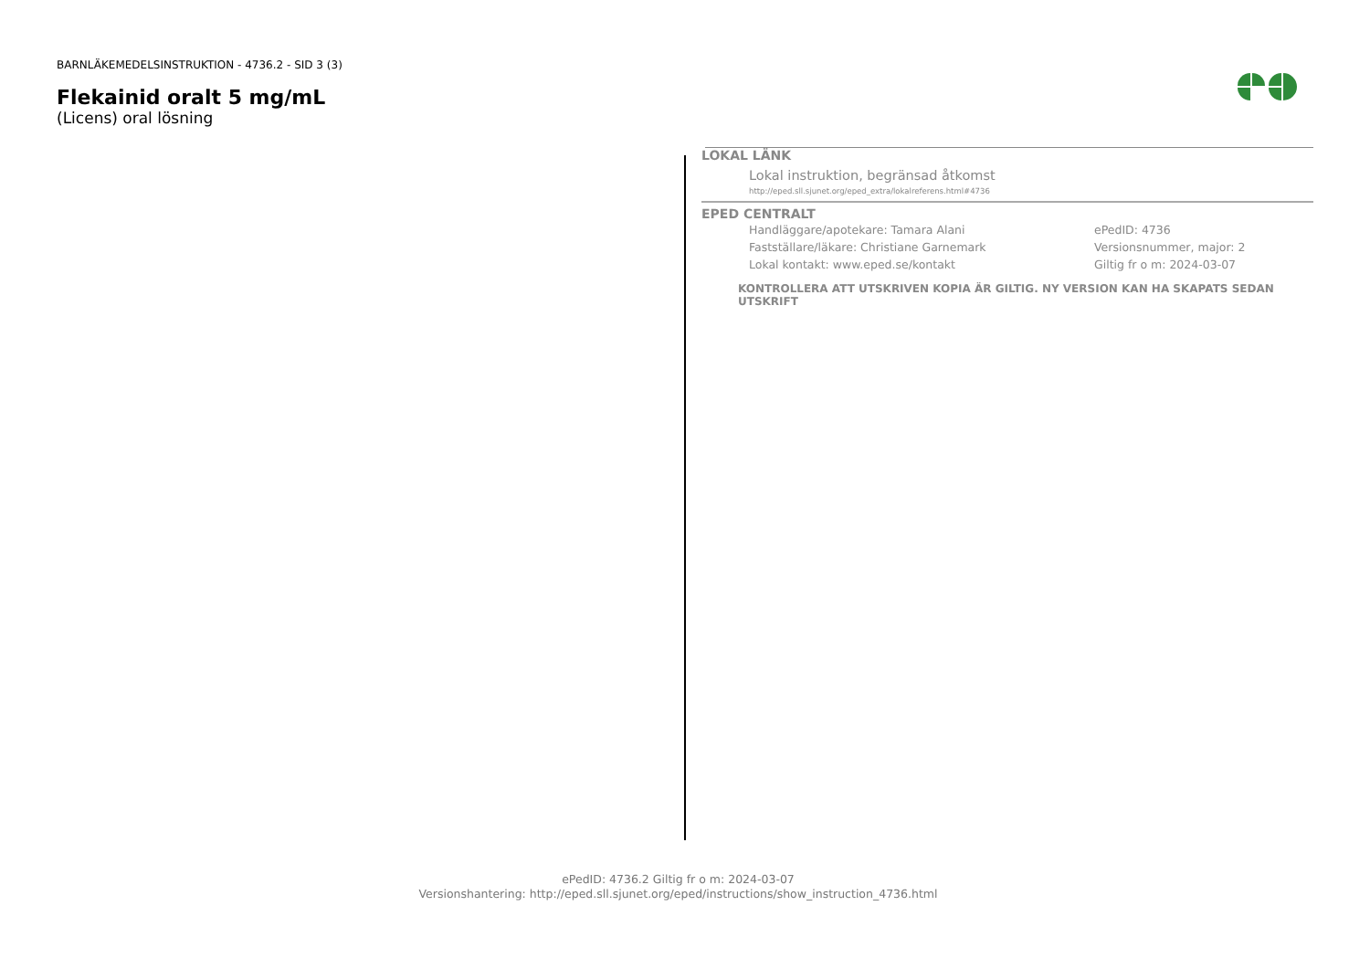BARNLÄKEMEDELSINSTRUKTION - 4736.2 - SID 3 (3)
Flekainid oralt 5 mg/mL
(Licens) oral lösning
LOKAL LÄNK
Lokal instruktion, begränsad åtkomst
http://eped.sll.sjunet.org/eped_extra/lokalreferens.html#4736
EPED CENTRALT
Handläggare/apotekare: Tamara Alani ePedID: 4736
Fastställare/läkare: Christiane Garnemark Versionsnummer, major: 2
Lokal kontakt: www.eped.se/kontakt Giltig fr o m: 2024-03-07
KONTROLLERA ATT UTSKRIVEN KOPIA ÄR GILTIG. NY VERSION KAN HA SKAPATS SEDAN UTSKRIFT
ePedID: 4736.2 Giltig fr o m: 2024-03-07
Versionshantering: http://eped.sll.sjunet.org/eped/instructions/show_instruction_4736.html